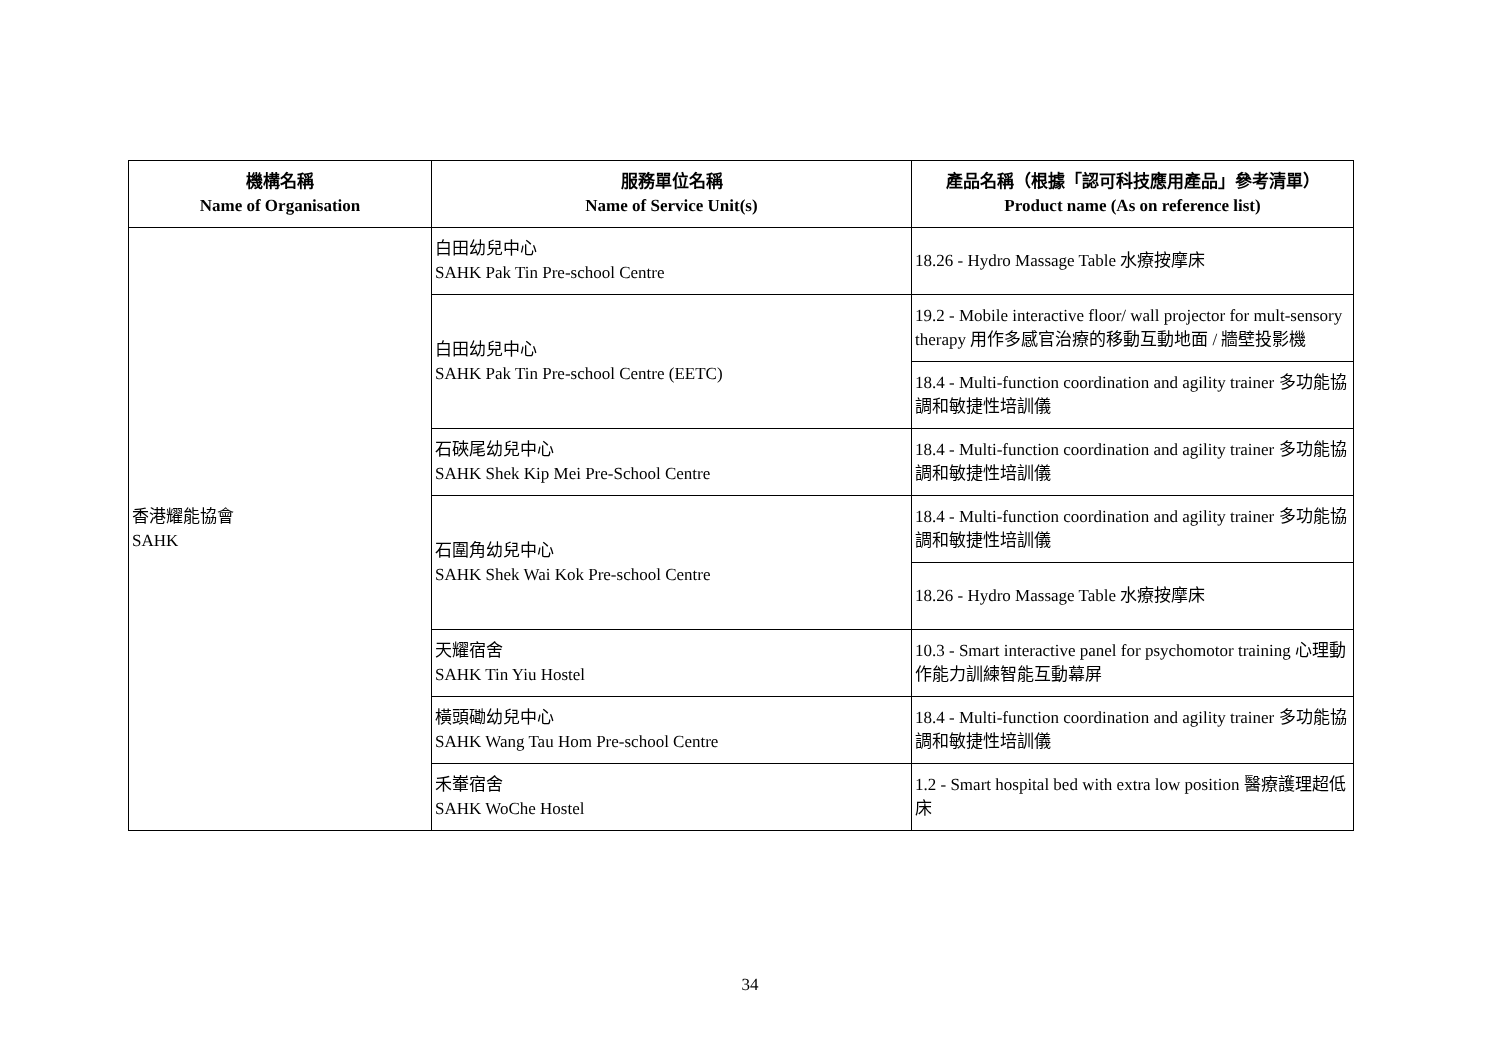| 機構名稱 Name of Organisation | 服務單位名稱 Name of Service Unit(s) | 產品名稱（根據「認可科技應用產品」參考清單） Product name (As on reference list) |
| --- | --- | --- |
| 香港耀能協會 SAHK | 白田幼兒中心 SAHK Pak Tin Pre-school Centre | 18.26 - Hydro Massage Table 水療按摩床 |
| | 白田幼兒中心 SAHK Pak Tin Pre-school Centre (EETC) | 19.2 - Mobile interactive floor/ wall projector for mult-sensory therapy 用作多感官治療的移動互動地面 / 牆壁投影機 |
| | | 18.4 - Multi-function coordination and agility trainer 多功能協調和敏捷性培訓儀 |
| | 石硤尾幼兒中心 SAHK Shek Kip Mei Pre-School Centre | 18.4 - Multi-function coordination and agility trainer 多功能協調和敏捷性培訓儀 |
| | 石圍角幼兒中心 SAHK Shek Wai Kok Pre-school Centre | 18.4 - Multi-function coordination and agility trainer 多功能協調和敏捷性培訓儀 |
| | | 18.26 - Hydro Massage Table 水療按摩床 |
| | 天耀宿舍 SAHK Tin Yiu Hostel | 10.3 - Smart interactive panel for psychomotor training 心理動作能力訓練智能互動幕屏 |
| | 橫頭磡幼兒中心 SAHK Wang Tau Hom Pre-school Centre | 18.4 - Multi-function coordination and agility trainer 多功能協調和敏捷性培訓儀 |
| | 禾輋宿舍 SAHK WoChe Hostel | 1.2 - Smart hospital bed with extra low position 醫療護理超低床 |
34